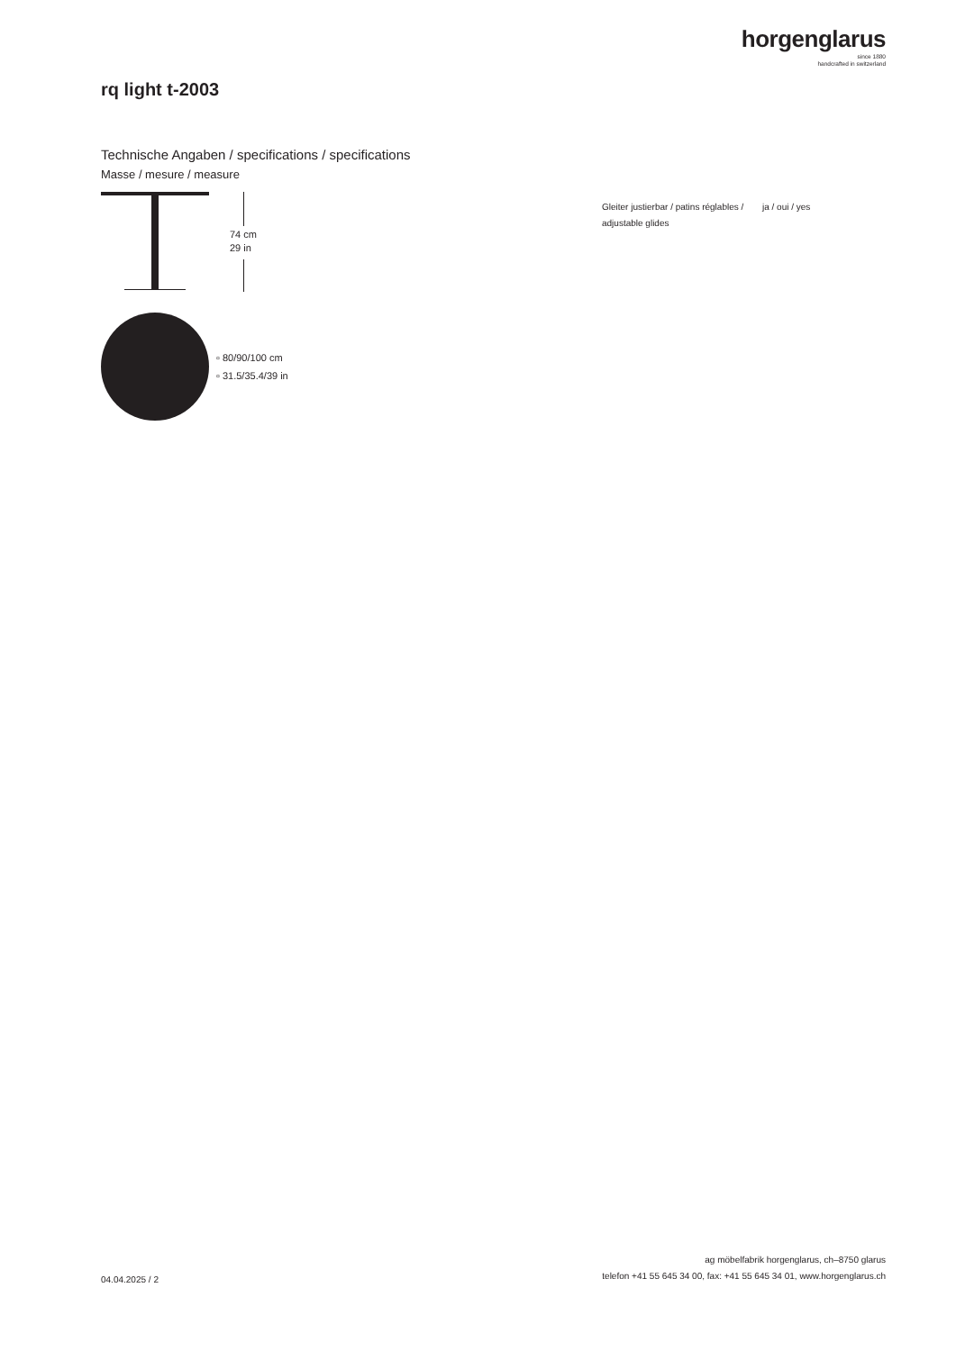horgenglarus
since 1880
handcrafted in switzerland
rq light t-2003
Technische Angaben / specifications / specifications
Masse / mesure / measure
74 cm
29 in
▫ 80/90/100 cm
▫ 31.5/35.4/39 in
Gleiter justierbar / patins réglables / adjustable glides
ja / oui / yes
04.04.2025 / 2
ag möbelfabrik horgenglarus, ch–8750 glarus
telefon +41 55 645 34 00, fax: +41 55 645 34 01, www.horgenglarus.ch